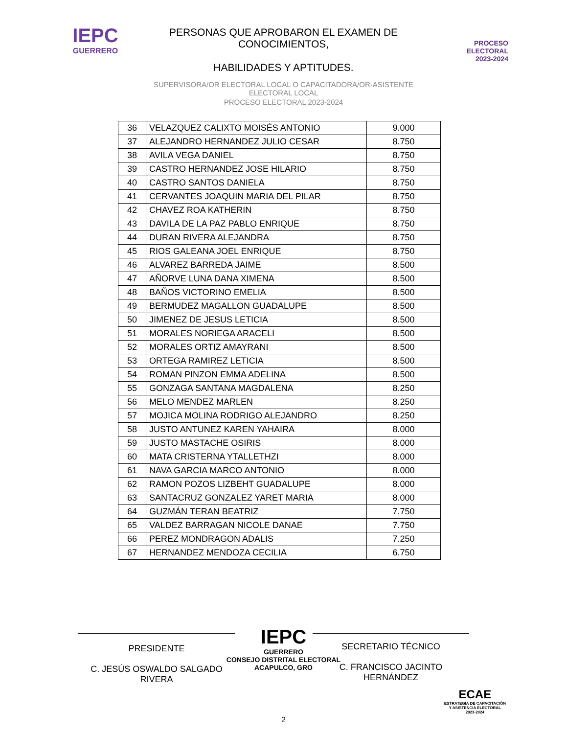IEPC
GUERRERO
PERSONAS QUE APROBARON EL EXAMEN DE CONOCIMIENTOS,
HABILIDADES Y APTITUDES.
SUPERVISORA/OR ELECTORAL LOCAL O CAPACITADORA/OR-ASISTENTE ELECTORAL LOCAL
PROCESO ELECTORAL 2023-2024
PROCESO
ELECTORAL
2023-2024
| 36 | VELAZQUEZ CALIXTO MOISÉS ANTONIO | 9.000 |
| 37 | ALEJANDRO HERNANDEZ JULIO CESAR | 8.750 |
| 38 | AVILA VEGA DANIEL | 8.750 |
| 39 | CASTRO HERNANDEZ JOSE HILARIO | 8.750 |
| 40 | CASTRO SANTOS DANIELA | 8.750 |
| 41 | CERVANTES JOAQUIN MARIA DEL PILAR | 8.750 |
| 42 | CHAVEZ ROA KATHERIN | 8.750 |
| 43 | DAVILA DE LA PAZ PABLO ENRIQUE | 8.750 |
| 44 | DURAN RIVERA ALEJANDRA | 8.750 |
| 45 | RIOS GALEANA JOEL ENRIQUE | 8.750 |
| 46 | ALVAREZ BARREDA JAIME | 8.500 |
| 47 | AÑORVE LUNA DANA XIMENA | 8.500 |
| 48 | BAÑOS VICTORINO EMELIA | 8.500 |
| 49 | BERMUDEZ MAGALLON GUADALUPE | 8.500 |
| 50 | JIMENEZ DE JESUS LETICIA | 8.500 |
| 51 | MORALES NORIEGA ARACELI | 8.500 |
| 52 | MORALES ORTIZ AMAYRANI | 8.500 |
| 53 | ORTEGA RAMIREZ LETICIA | 8.500 |
| 54 | ROMAN PINZON EMMA ADELINA | 8.500 |
| 55 | GONZAGA SANTANA MAGDALENA | 8.250 |
| 56 | MELO MENDEZ MARLEN | 8.250 |
| 57 | MOJICA MOLINA RODRIGO ALEJANDRO | 8.250 |
| 58 | JUSTO ANTUNEZ KAREN YAHAIRA | 8.000 |
| 59 | JUSTO MASTACHE OSIRIS | 8.000 |
| 60 | MATA CRISTERNA YTALLETHZI | 8.000 |
| 61 | NAVA GARCIA MARCO ANTONIO | 8.000 |
| 62 | RAMON POZOS LIZBEHT GUADALUPE | 8.000 |
| 63 | SANTACRUZ GONZALEZ YARET MARIA | 8.000 |
| 64 | GUZMÁN TERAN BEATRIZ | 7.750 |
| 65 | VALDEZ BARRAGAN NICOLE DANAE | 7.750 |
| 66 | PEREZ MONDRAGON ADALIS | 7.250 |
| 67 | HERNANDEZ MENDOZA CECILIA | 6.750 |
PRESIDENTE
C. JESÚS OSWALDO SALGADO RIVERA
SECRETARIO TÉCNICO
C. FRANCISCO JACINTO HERNÁNDEZ
IEPC
GUERRERO
CONSEJO DISTRITAL ELECTORAL
ACAPULCO, GRO
2
ECAE
ESTRATEGIA DE CAPACITACIÓN
Y ASISTENCIA ELECTORAL
2023-2024